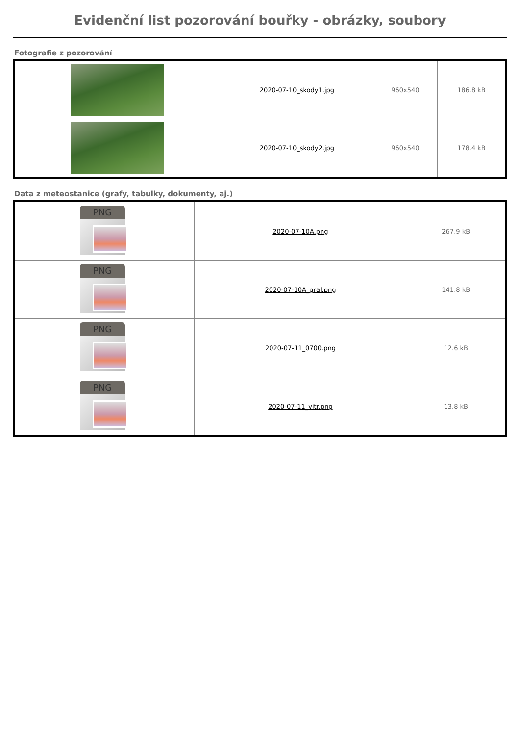Evidenční list pozorování bouřky - obrázky, soubory
Fotografie z pozorování
| | 2020-07-10_skody1.jpg | 960x540 | 186.8 kB |
| | 2020-07-10_skody2.jpg | 960x540 | 178.4 kB |
Data z meteostanice (grafy, tabulky, dokumenty, aj.)
| PNG | 2020-07-10A.png | 267.9 kB |
| PNG | 2020-07-10A_graf.png | 141.8 kB |
| PNG | 2020-07-11_0700.png | 12.6 kB |
| PNG | 2020-07-11_vitr.png | 13.8 kB |